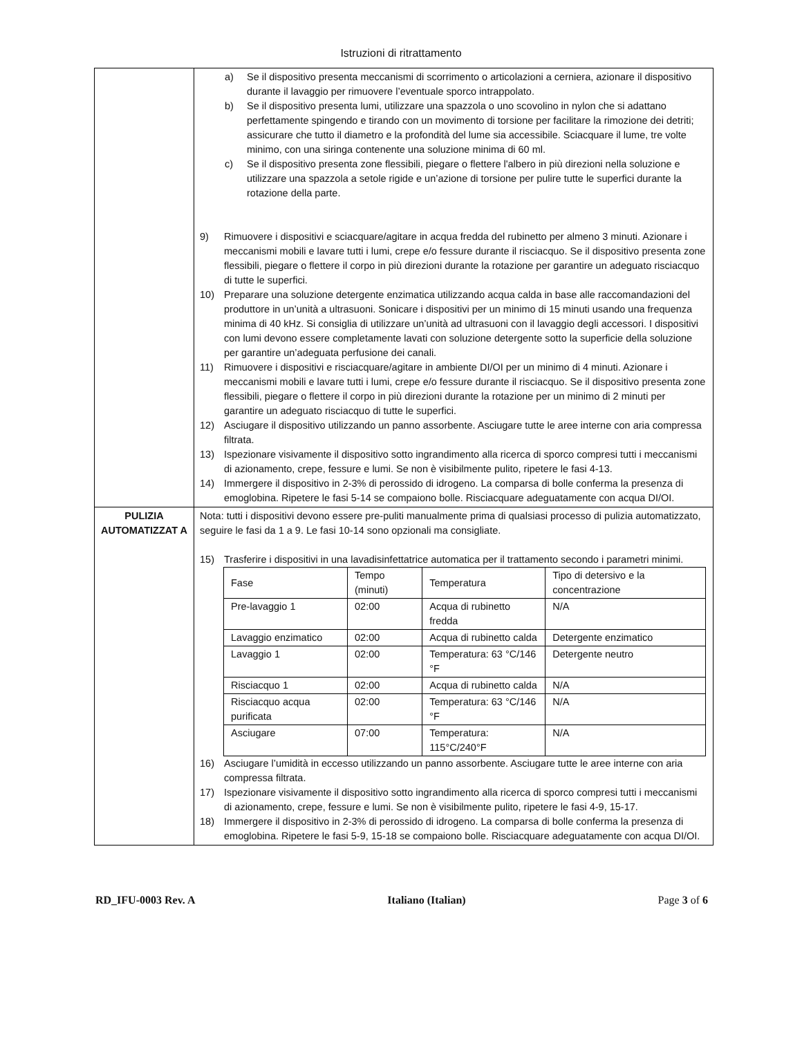Istruzioni di ritrattamento
| | a) Se il dispositivo presenta meccanismi di scorrimento o articolazioni a cerniera, azionare il dispositivo durante il lavaggio per rimuovere l’eventuale sporco intrappolato. b) Se il dispositivo presenta lumi, utilizzare una spazzola o uno scovolino in nylon che si adattano perfettamente spingendo e tirando con un movimento di torsione per facilitare la rimozione dei detriti; assicurare che tutto il diametro e la profondità del lume sia accessibile. Sciacquare il lume, tre volte minimo, con una siringa contenente una soluzione minima di 60 ml. c) Se il dispositivo presenta zone flessibili, piegare o flettere l'albero in più direzioni nella soluzione e utilizzare una spazzola a setole rigide e un’azione di torsione per pulire tutte le superfici durante la rotazione della parte. 9) Rimuovere i dispositivi e sciacquare/agitare in acqua fredda del rubinetto per almeno 3 minuti. Azionare i meccanismi mobili e lavare tutti i lumi, crepe e/o fessure durante il risciacquo. Se il dispositivo presenta zone flessibili, piegare o flettere il corpo in più direzioni durante la rotazione per garantire un adeguato risciacquo di tutte le superfici. 10) Preparare una soluzione detergente enzimatica utilizzando acqua calda in base alle raccomandazioni del produttore in un’unità a ultrasuoni. Sonicare i dispositivi per un minimo di 15 minuti usando una frequenza minima di 40 kHz. Si consiglia di utilizzare un’unità ad ultrasuoni con il lavaggio degli accessori. I dispositivi con lumi devono essere completamente lavati con soluzione detergente sotto la superficie della soluzione per garantire un’adeguata perfusione dei canali. 11) Rimuovere i dispositivi e risciacquare/agitare in ambiente DI/OI per un minimo di 4 minuti. Azionare i meccanismi mobili e lavare tutti i lumi, crepe e/o fessure durante il risciacquo. Se il dispositivo presenta zone flessibili, piegare o flettere il corpo in più direzioni durante la rotazione per un minimo di 2 minuti per garantire un adeguato risciacquo di tutte le superfici. 12) Asciugare il dispositivo utilizzando un panno assorbente. Asciugare tutte le aree interne con aria compressa filtrata. 13) Ispezionare visivamente il dispositivo sotto ingrandimento alla ricerca di sporco compresi tutti i meccanismi di azionamento, crepe, fessure e lumi. Se non è visibilmente pulito, ripetere le fasi 4-13. 14) Immergere il dispositivo in 2-3% di perossido di idrogeno. La comparsa di bolle conferma la presenza di emoglobina. Ripetere le fasi 5-14 se compaiono bolle. Risciacquare adeguatamente con acqua DI/OI. |
| PULIZIA AUTOMATIZZAT A | Nota: tutti i dispositivi devono essere pre-puliti manualmente prima di qualsiasi processo di pulizia automatizzato, seguire le fasi da 1 a 9. Le fasi 10-14 sono opzionali ma consigliate. 15) Trasferire i dispositivi in una lavadisinfettatrice automatica per il trattamento secondo i parametri minimi. / Fase / Tempo (minuti) / Temperatura / Tipo di detersivo e la concentrazione / / Pre-lavaggio 1 / 02:00 / Acqua di rubinetto fredda / N/A / / Lavaggio enzimatico / 02:00 / Acqua di rubinetto calda / Detergente enzimatico / / Lavaggio 1 / 02:00 / Temperatura: 63 °C/146 °F / Detergente neutro / / Risciacquo 1 / 02:00 / Acqua di rubinetto calda / N/A / / Risciacquo acqua purificata / 02:00 / Temperatura: 63 °C/146 °F / N/A / / Asciugare / 07:00 / Temperatura: 115°C/240°F / N/A / 16) Asciugare l’umidità in eccesso utilizzando un panno assorbente. Asciugare tutte le aree interne con aria compressa filtrata. 17) Ispezionare visivamente il dispositivo sotto ingrandimento alla ricerca di sporco compresi tutti i meccanismi di azionamento, crepe, fessure e lumi. Se non è visibilmente pulito, ripetere le fasi 4-9, 15-17. 18) Immergere il dispositivo in 2-3% di perossido di idrogeno. La comparsa di bolle conferma la presenza di emoglobina. Ripetere le fasi 5-9, 15-18 se compaiono bolle. Risciacquare adeguatamente con acqua DI/OI. |
RD_IFU-0003 Rev. A Italiano (Italian) Page 3 of 6